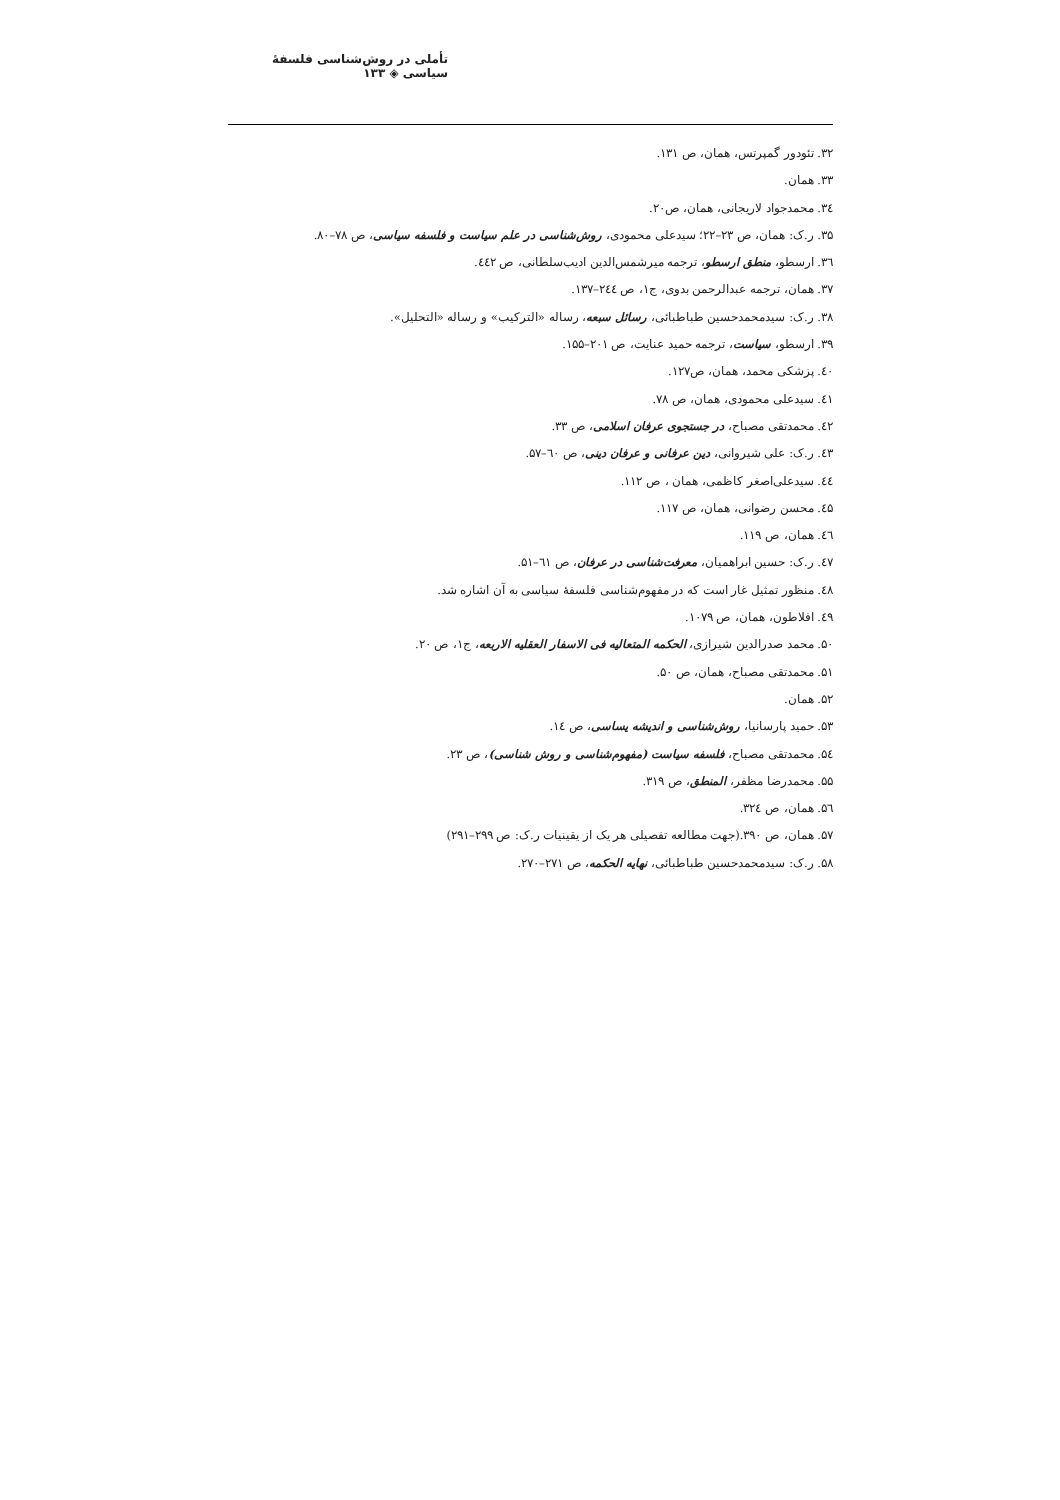تأملی در روش‌شناسی فلسفهٔ سیاسی ◈ ۱۳۳
۳۲. تئودور گمپرتس، همان، ص ۱۳۱.
۳۳. همان.
۳٤. محمدجواد لاریجانی، همان، ص۲۰.
۳۵. ر.ک: همان، ص ۲۳–۲۲؛ سیدعلی محمودی، روش‌شناسی در علم سیاست و فلسفه سیاسی، ص ۷۸–۸۰.
۳٦. ارسطو، منطق ارسطو، ترجمه میرشمس‌الدین ادیب‌سلطانی، ص ٤٤۲.
۳۷. همان، ترجمه عبدالرحمن بدوی، ج۱، ص ۲٤٤–۱۳۷.
۳۸. ر.ک: سیدمحمدحسین طباطبائی، رسائل سبعه، رساله «الترکیب» و رساله «التحلیل».
۳۹. ارسطو، سیاست، ترجمه حمید عنایت، ص ۲۰۱–۱۵۵.
٤۰. پزشکی محمد، همان، ص۱۲۷.
٤۱. سیدعلی محمودی، همان، ص ۷۸.
٤۲. محمدتقی مصباح، در جستجوی عرفان اسلامی، ص ۳۳.
٤۳. ر.ک: علی شیروانی، دین عرفانی و عرفان دینی، ص ٦۰–۵۷.
٤٤. سیدعلی‌اصغر کاظمی، همان ، ص ۱۱۲.
٤۵. محسن رضوانی، همان، ص ۱۱۷.
٤٦. همان، ص ۱۱۹.
٤۷. ر.ک: حسین ابراهمیان، معرفت‌شناسی در عرفان، ص ٦۱–۵۱.
٤۸. منظور تمثیل غار است که در مفهوم‌شناسی فلسفهٔ سیاسی به آن اشاره شد.
٤۹. افلاطون، همان، ص ۱۰۷۹.
۵۰. محمد صدرالدین شیرازی، الحکمه المتعالیه فی الاسفار العقلیه الاربعه، ج۱، ص ۲۰.
۵۱. محمدتقی مصباح، همان، ص ۵۰.
۵۲. همان.
۵۳. حمید پارسانیا، روش‌شناسی و اندیشه یساسی، ص ۱٤.
۵٤. محمدتقی مصباح، فلسفه سیاست (مفهوم‌شناسی و روش شناسی)، ص ۲۳.
۵۵. محمدرضا مظفر، المنطق، ص ۳۱۹.
۵٦. همان، ص ۳۲٤.
۵۷. همان، ص ۳۹۰.(جهت مطالعه تفصیلی هر یک از یقینیات ر.ک: ص ۲۹۹–۲۹۱)
۵۸. ر.ک: سیدمحمدحسین طباطبائی، نهایه الحکمه، ص ۲۷۱–۲۷۰.